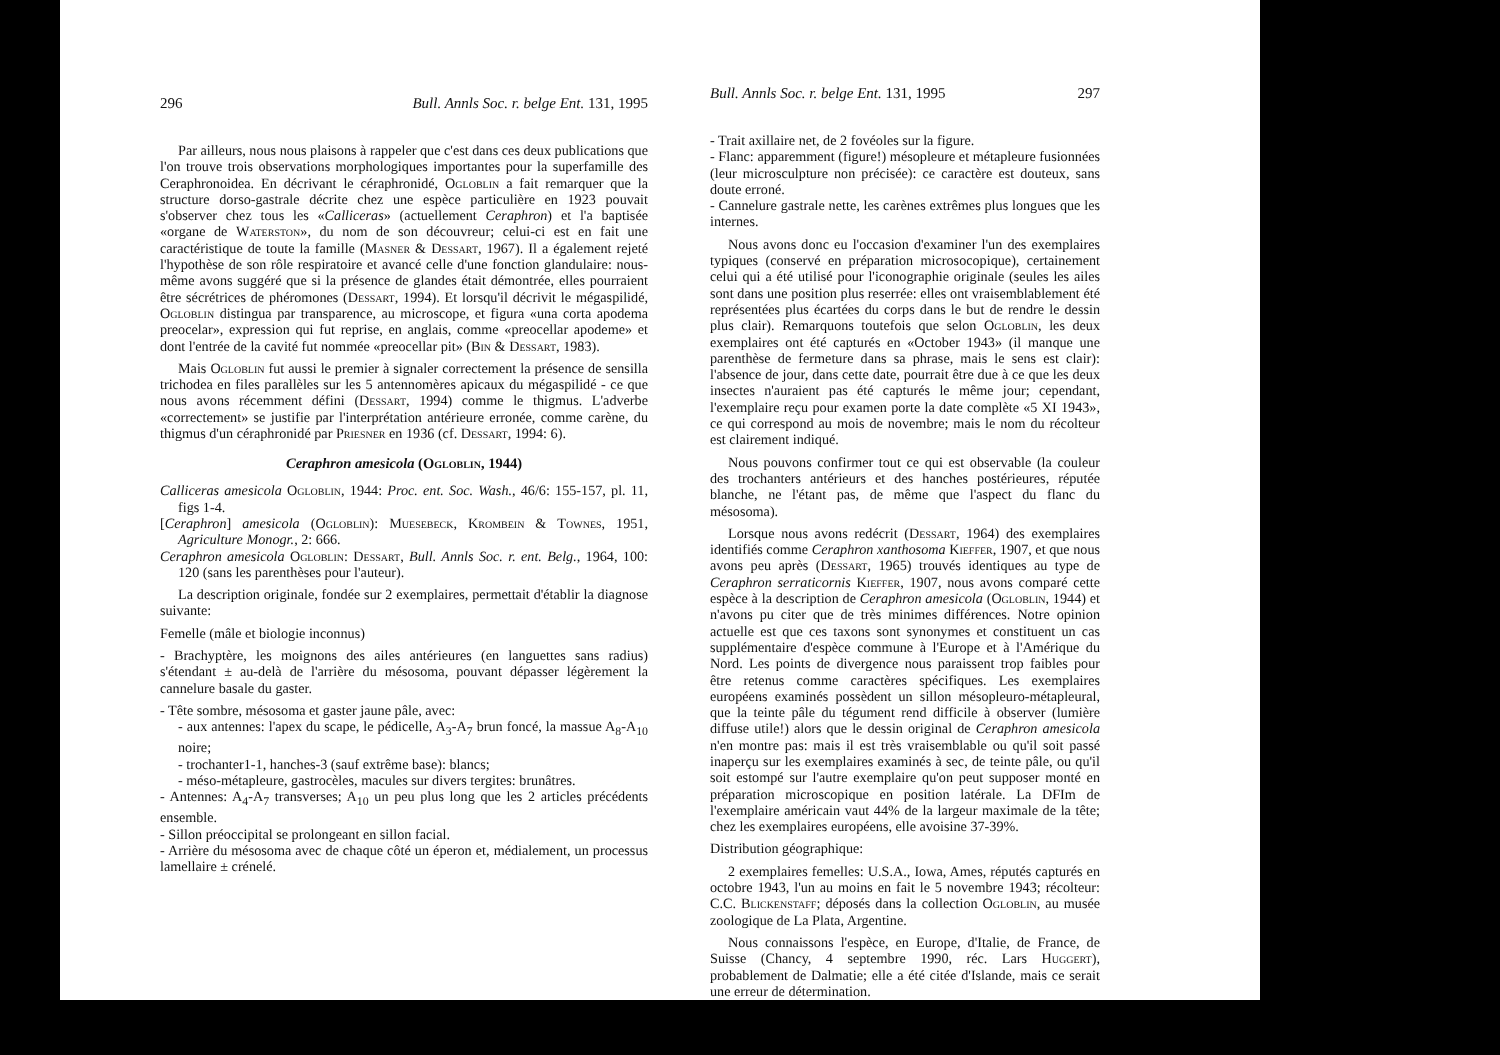296 Bull. Annls Soc. r. belge Ent. 131, 1995
Par ailleurs, nous nous plaisons à rappeler que c'est dans ces deux publications que l'on trouve trois observations morphologiques importantes pour la superfamille des Ceraphronoidea. En décrivant le céraphronidé, Ogloblin a fait remarquer que la structure dorso-gastrale décrite chez une espèce particulière en 1923 pouvait s'observer chez tous les «Calliceras» (actuellement Ceraphron) et l'a baptisée «organe de Waterston», du nom de son découvreur; celui-ci est en fait une caractéristique de toute la famille (Masner & Dessart, 1967). Il a également rejeté l'hypothèse de son rôle respiratoire et avancé celle d'une fonction glandulaire: nous-même avons suggéré que si la présence de glandes était démontrée, elles pourraient être sécrétrices de phéromones (Dessart, 1994). Et lorsqu'il décrivit le mégaspilidé, Ogloblin distingua par transparence, au microscope, et figura «una corta apodema preocelar», expression qui fut reprise, en anglais, comme «preocellar apodeme» et dont l'entrée de la cavité fut nommée «preocellar pit» (Bin & Dessart, 1983).
Mais Ogloblin fut aussi le premier à signaler correctement la présence de sensilla trichodea en files parallèles sur les 5 antennomères apicaux du mégaspilidé - ce que nous avons récemment défini (Dessart, 1994) comme le thigmus. L'adverbe «correctement» se justifie par l'interprétation antérieure erronée, comme carène, du thigmus d'un céraphronidé par Priesner en 1936 (cf. Dessart, 1994: 6).
Ceraphron amesicola (Ogloblin, 1944)
Calliceras amesicola Ogloblin, 1944: Proc. ent. Soc. Wash., 46/6: 155-157, pl. 11, figs 1-4.
[Ceraphron] amesicola (Ogloblin): Muesebeck, Krombein & Townes, 1951, Agriculture Monogr., 2: 666.
Ceraphron amesicola Ogloblin: Dessart, Bull. Annls Soc. r. ent. Belg., 1964, 100: 120 (sans les parenthèses pour l'auteur).
La description originale, fondée sur 2 exemplaires, permettait d'établir la diagnose suivante:
Femelle (mâle et biologie inconnus)
- Brachyptère, les moignons des ailes antérieures (en languettes sans radius) s'étendant ± au-delà de l'arrière du mésosoma, pouvant dépasser légèrement la cannelure basale du gaster.
- Tête sombre, mésosoma et gaster jaune pâle, avec:
- aux antennes: l'apex du scape, le pédicelle, A<sub>3</sub>-A<sub>7</sub> brun foncé, la massue A<sub>8</sub>-A<sub>10</sub> noire;
- trochanter1-1, hanches-3 (sauf extrême base): blancs;
- méso-métapleure, gastrocèles, macules sur divers tergites: brunâtres.
- Antennes: A<sub>4</sub>-A<sub>7</sub> transverses; A<sub>10</sub> un peu plus long que les 2 articles précédents ensemble.
- Sillon préoccipital se prolongeant en sillon facial.
- Arrière du mésosoma avec de chaque côté un éperon et, médialement, un processus lamellaire ± crénelé.
Bull. Annls Soc. r. belge Ent. 131, 1995 297
- Trait axillaire net, de 2 fovéoles sur la figure.
- Flanc: apparemment (figure!) mésopleure et métapleure fusionnées (leur microsculpture non précisée): ce caractère est douteux, sans doute erroné.
- Cannelure gastrale nette, les carènes extrêmes plus longues que les internes.
Nous avons donc eu l'occasion d'examiner l'un des exemplaires typiques (conservé en préparation microsocopique), certainement celui qui a été utilisé pour l'iconographie originale (seules les ailes sont dans une position plus reserrée: elles ont vraisemblablement été représentées plus écartées du corps dans le but de rendre le dessin plus clair). Remarquons toutefois que selon Ogloblin, les deux exemplaires ont été capturés en «October 1943» (il manque une parenthèse de fermeture dans sa phrase, mais le sens est clair): l'absence de jour, dans cette date, pourrait être due à ce que les deux insectes n'auraient pas été capturés le même jour; cependant, l'exemplaire reçu pour examen porte la date complète «5 XI 1943», ce qui correspond au mois de novembre; mais le nom du récolteur est clairement indiqué.
Nous pouvons confirmer tout ce qui est observable (la couleur des trochanters antérieurs et des hanches postérieures, réputée blanche, ne l'étant pas, de même que l'aspect du flanc du mésosoma).
Lorsque nous avons redécrit (Dessart, 1964) des exemplaires identifiés comme Ceraphron xanthosoma Kieffer, 1907, et que nous avons peu après (Dessart, 1965) trouvés identiques au type de Ceraphron serraticornis Kieffer, 1907, nous avons comparé cette espèce à la description de Ceraphron amesicola (Ogloblin, 1944) et n'avons pu citer que de très minimes différences. Notre opinion actuelle est que ces taxons sont synonymes et constituent un cas supplémentaire d'espèce commune à l'Europe et à l'Amérique du Nord. Les points de divergence nous paraissent trop faibles pour être retenus comme caractères spécifiques. Les exemplaires européens examinés possèdent un sillon mésopleuro-métapleural, que la teinte pâle du tégument rend difficile à observer (lumière diffuse utile!) alors que le dessin original de Ceraphron amesicola n'en montre pas: mais il est très vraisemblable ou qu'il soit passé inaperçu sur les exemplaires examinés à sec, de teinte pâle, ou qu'il soit estompé sur l'autre exemplaire qu'on peut supposer monté en préparation microscopique en position latérale. La DFIm de l'exemplaire américain vaut 44% de la largeur maximale de la tête; chez les exemplaires européens, elle avoisine 37-39%.
Distribution géographique:
2 exemplaires femelles: U.S.A., Iowa, Ames, réputés capturés en octobre 1943, l'un au moins en fait le 5 novembre 1943; récolteur: C.C. Blickenstaff; déposés dans la collection Ogloblin, au musée zoologique de La Plata, Argentine.
Nous connaissons l'espèce, en Europe, d'Italie, de France, de Suisse (Chancy, 4 septembre 1990, réc. Lars Huggert), probablement de Dalmatie; elle a été citée d'Islande, mais ce serait une erreur de détermination.